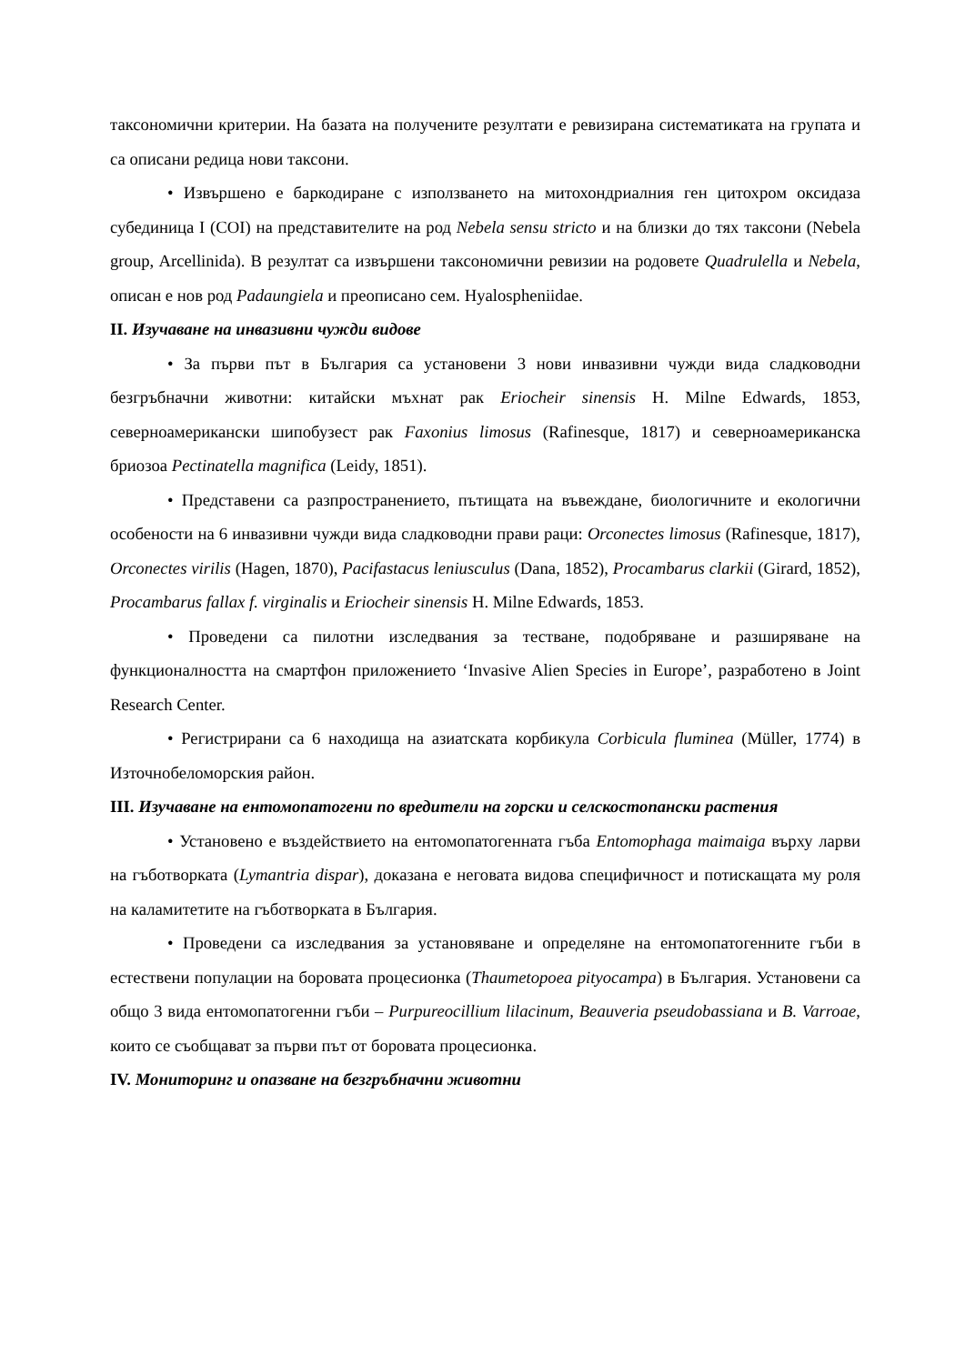таксономични критерии. На базата на получените резултати е ревизирана систематиката на групата и са описани редица нови таксони.
• Извършено е баркодиране с използването на митохондриалния ген цитохром оксидаза субединица I (COI) на представителите на род Nebela sensu stricto и на близки до тях таксони (Nebela group, Arcellinida). В резултат са извършени таксономични ревизии на родовете Quadrulella и Nebela, описан е нов род Padaungiela и преописано сем. Hyalospheniidae.
II. Изучаване на инвазивни чужди видове
• За първи път в България са установени 3 нови инвазивни чужди вида сладководни безгръбначни животни: китайски мъхнат рак Eriocheir sinensis H. Milne Edwards, 1853, северноамерикански шипобузест рак Faxonius limosus (Rafinesque, 1817) и северноамериканска бриозоа Pectinatella magnifica (Leidy, 1851).
• Представени са разпространението, пътищата на въвеждане, биологичните и екологични особености на 6 инвазивни чужди вида сладководни прави раци: Orconectes limosus (Rafinesque, 1817), Orconectes virilis (Hagen, 1870), Pacifastacus leniusculus (Dana, 1852), Procambarus clarkii (Girard, 1852), Procambarus fallax f. virginalis и Eriocheir sinensis H. Milne Edwards, 1853.
• Проведени са пилотни изследвания за тестване, подобряване и разширяване на функционалността на смартфон приложението ‘Invasive Alien Species in Europe’, разработено в Joint Research Center.
• Регистрирани са 6 находища на азиатската корбикула Corbicula fluminea (Müller, 1774) в Източнобеломорския район.
III. Изучаване на ентомопатогени по вредители на горски и селскостопански растения
• Установено е въздействието на ентомопатогенната гъба Entomophaga maimaiga върху ларви на гъботворката (Lymantria dispar), доказана е неговата видова специфичност и потискащата му роля на каламитетите на гъботворката в България.
• Проведени са изследвания за установяване и определяне на ентомопатогенните гъби в естествени популации на боровата процесионка (Thaumetopoea pityocampa) в България. Установени са общо 3 вида ентомопатогенни гъби – Purpureocillium lilacinum, Beauveria pseudobassiana и B. Varroae, които се съобщават за първи път от боровата процесионка.
IV. Мониторинг и опазване на безгръбначни животни